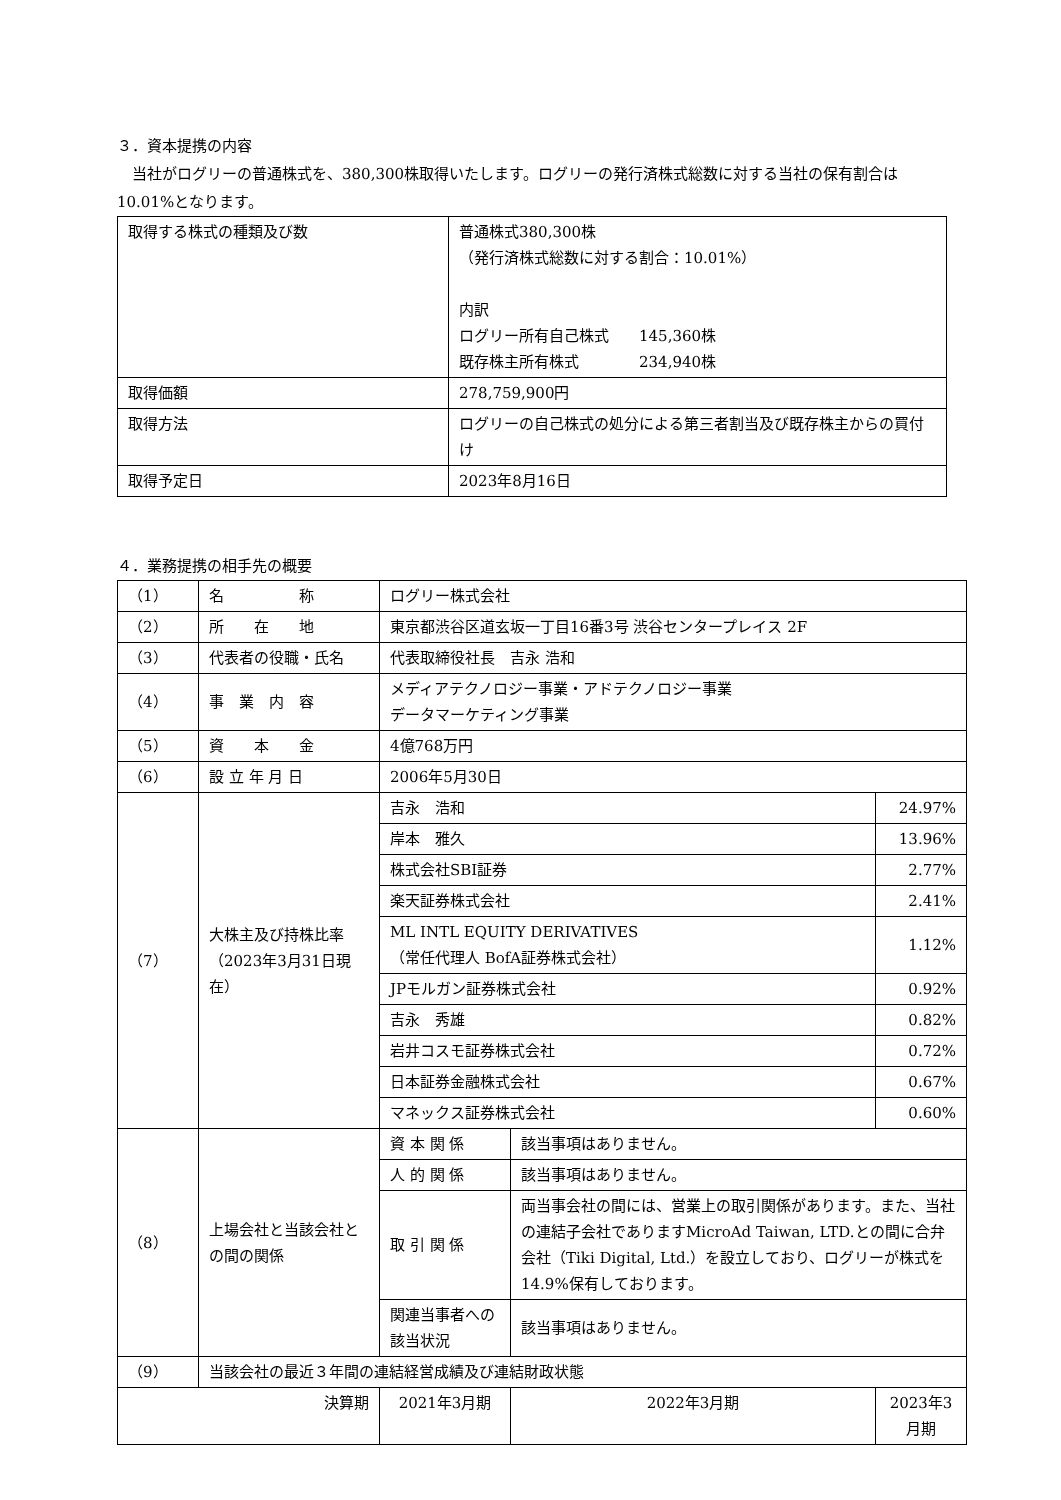３．資本提携の内容
　当社がログリーの普通株式を、380,300株取得いたします。ログリーの発行済株式総数に対する当社の保有割合は10.01%となります。
| 取得する株式の種類及び数 | 普通株式380,300株 （発行済株式総数に対する割合：10.01%） 内訳 ログリー所有自己株式 145,360株 既存株主所有株式 234,940株 |
| 取得価額 | 278,759,900円 |
| 取得方法 | ログリーの自己株式の処分による第三者割当及び既存株主からの買付け |
| 取得予定日 | 2023年8月16日 |
４．業務提携の相手先の概要
| （1） | 名 称 | ログリー株式会社 | | |
| （2） | 所 在 地 | 東京都渋谷区道玄坂一丁目16番3号 渋谷センタープレイス 2F | | |
| （3） | 代表者の役職・氏名 | 代表取締役社長 吉永 浩和 | | |
| （4） | 事 業 内 容 | メディアテクノロジー事業・アドテクノロジー事業 データマーケティング事業 | | |
| （5） | 資 本 金 | 4億768万円 | | |
| （6） | 設 立 年 月 日 | 2006年5月30日 | | |
| （7） | 大株主及び持株比率（2023年3月31日現在） | 吉永 浩和 | | 24.97% |
| | | 岸本 雅久 | | 13.96% |
| | | 株式会社SBI証券 | | 2.77% |
| | | 楽天証券株式会社 | | 2.41% |
| | | ML INTL EQUITY DERIVATIVES （常任代理人 BofA証券株式会社） | | 1.12% |
| | | JPモルガン証券株式会社 | | 0.92% |
| | | 吉永 秀雄 | | 0.82% |
| | | 岩井コスモ証券株式会社 | | 0.72% |
| | | 日本証券金融株式会社 | | 0.67% |
| | | マネックス証券株式会社 | | 0.60% |
| （8） | 上場会社と当該会社との間の関係 | 資 本 関 係 | 該当事項はありません。 | |
| | | 人 的 関 係 | 該当事項はありません。 | |
| | | 取 引 関 係 | 両当事会社の間には、営業上の取引関係があります。また、当社の連結子会社でありますMicroAd Taiwan, LTD.との間に合弁会社（Tiki Digital, Ltd.）を設立しており、ログリーが株式を 14.9%保有しております。 | |
| | | 関連当事者への該当状況 | 該当事項はありません。 | |
| （9） | 当該会社の最近３年間の連結経営成績及び連結財政状態 | | | |
| 決算期 | | 2021年3月期 | 2022年3月期 | 2023年3月期 |